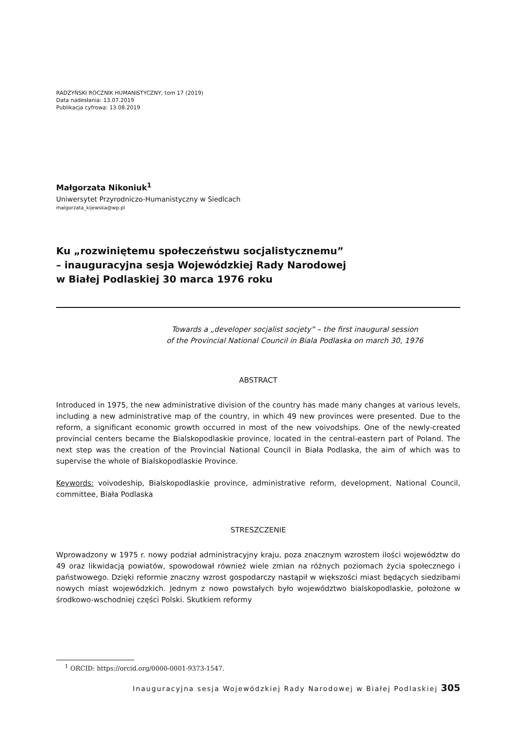RADZYŃSKI ROCZNIK HUMANISTYCZNY, tom 17 (2019)
Data nadesłania: 13.07.2019
Publikacja cyfrowa: 13.08.2019
Małgorzata Nikoniuk<sup>1</sup>
Uniwersytet Przyrodniczo-Humanistyczny w Siedlcach
malgorzata_kijewska@wp.pl
Ku „rozwiniętemu społeczeństwu socjalistycznemu”
– inauguracyjna sesja Wojewódzkiej Rady Narodowej
w Białej Podlaskiej 30 marca 1976 roku
Towards a „developer socjalist socjety” – the first inaugural session
of the Provincial National Council in Biala Podlaska on march 30, 1976
ABSTRACT
Introduced in 1975, the new administrative division of the country has made many changes at various levels, including a new administrative map of the country, in which 49 new provinces were presented. Due to the reform, a significant economic growth occurred in most of the new voivodships. One of the newly-created provincial centers became the Bialskopodlaskie province, located in the central-eastern part of Poland. The next step was the creation of the Provincial National Council in Biała Podlaska, the aim of which was to supervise the whole of Bialskopodlaskie Province.
Keywords: voivodeship, Bialskopodlaskie province, administrative reform, development, National Council, committee, Biała Podlaska
STRESZCZENIE
Wprowadzony w 1975 r. nowy podział administracyjny kraju, poza znacznym wzrostem ilości województw do 49 oraz likwidacją powiatów, spowodował również wiele zmian na różnych poziomach życia społecznego i państwowego. Dzięki reformie znaczny wzrost gospodarczy nastąpił w większości miast będących siedzibami nowych miast wojewódzkich. Jednym z nowo powstałych było województwo bialskopodlaskie, położone w środkowo-wschodniej części Polski. Skutkiem reformy
<sup>1</sup> ORCID: https://orcid.org/0000-0001-9373-1547.
Inauguracyjna sesja Wojewódzkiej Rady Narodowej w Białej Podlaskiej 305